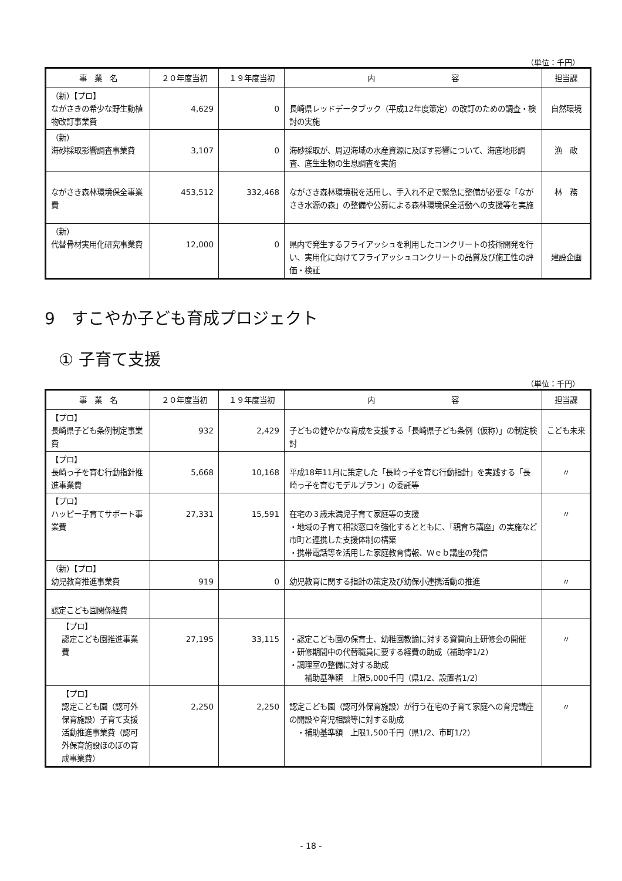（単位：千円）
| 事 業 名 | ２０年度当初 | １９年度当初 | 内 容 | 担当課 |
| --- | --- | --- | --- | --- |
| （新）【プロ】 ながさきの希少な野生動植物改訂事業費 | 4,629 | 0 | 長崎県レッドデータブック（平成12年度策定）の改訂のための調査・検討の実施 | 自然環境 |
| （新） 海砂採取影響調査事業費 | 3,107 | 0 | 海砂採取が、周辺海域の水産資源に及ぼす影響について、海底地形調査、底生生物の生息調査を実施 | 漁 政 |
| ながさき森林環境保全事業費 | 453,512 | 332,468 | ながさき森林環境税を活用し、手入れ不足で緊急に整備が必要な「ながさき水源の森」の整備や公募による森林環境保全活動への支援等を実施 | 林 務 |
| （新） 代替骨材実用化研究事業費 | 12,000 | 0 | 県内で発生するフライアッシュを利用したコンクリートの技術開発を行い、実用化に向けてフライアッシュコンクリートの品質及び施工性の評価・検証 | 建設企画 |
9　すこやか子ども育成プロジェクト
① 子育て支援
（単位：千円）
| 事 業 名 | ２０年度当初 | １９年度当初 | 内 容 | 担当課 |
| --- | --- | --- | --- | --- |
| 【プロ】 長崎県子ども条例制定事業費 | 932 | 2,429 | 子どもの健やかな育成を支援する「長崎県子ども条例（仮称）」の制定検討 | こども未来 |
| 【プロ】 長崎っ子を育む行動指針推進事業費 | 5,668 | 10,168 | 平成18年11月に策定した「長崎っ子を育む行動指針」を実践する「長崎っ子を育むモデルプラン」の委託等 | 〃 |
| 【プロ】 ハッピー子育てサポート事業費 | 27,331 | 15,591 | 在宅の３歳未満児子育て家庭等の支援 ・地域の子育て相談窓口を強化するとともに、「親育ち講座」の実施など市町と連携した支援体制の構築 ・携帯電話等を活用した家庭教育情報、Ｗｅｂ講座の発信 | 〃 |
| （新）【プロ】 幼児教育推進事業費 | 919 | 0 | 幼児教育に関する指針の策定及び幼保小連携活動の推進 | 〃 |
| 認定こども園関係経費 | | | | |
| 【プロ】 認定こども園推進事業費 | 27,195 | 33,115 | ・認定こども園の保育士、幼稚園教諭に対する資質向上研修会の開催 ・研修期間中の代替職員に要する経費の助成（補助率1/2） ・調理室の整備に対する助成 補助基準額 上限5,000千円（県1/2、設置者1/2） | 〃 |
| 【プロ】 認定こども園（認可外保育施設）子育て支援活動推進事業費（認可外保育施設ほのぼの育成事業費） | 2,250 | 2,250 | 認定こども園（認可外保育施設）が行う在宅の子育て家庭への育児講座の開設や育児相談等に対する助成 ・補助基準額 上限1,500千円（県1/2、市町1/2） | 〃 |
- 18 -